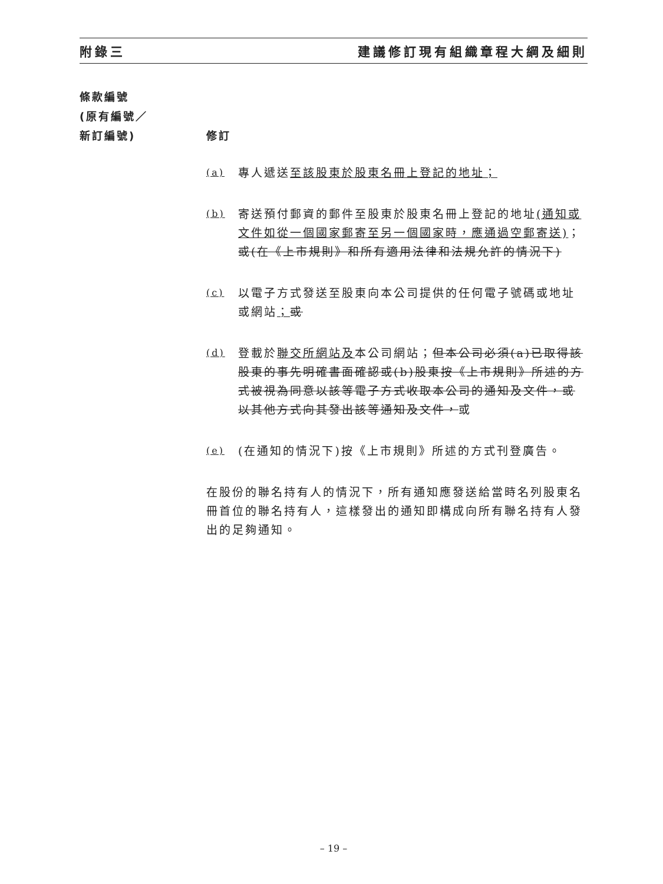附錄三 建議修訂現有組織章程大綱及細則
條款編號
(原有編號／
新訂編號)
修訂
(a) 專人遞送至該股東於股東名冊上登記的地址；
(b) 寄送預付郵資的郵件至股東於股東名冊上登記的地址(通知或文件如從一個國家郵寄至另一個國家時，應通過空郵寄送)；或(在《上市規則》和所有適用法律和法規允許的情況下)
(c) 以電子方式發送至股東向本公司提供的任何電子號碼或地址或網站；或
(d) 登載於聯交所網站及本公司網站；但本公司必須(a)已取得該股東的事先明確書面確認或(b)股東按《上市規則》所述的方式被視為同意以該等電子方式收取本公司的通知及文件，或以其他方式向其發出該等通知及文件，或
(e) (在通知的情況下)按《上市規則》所述的方式刊登廣告。
在股份的聯名持有人的情況下，所有通知應發送給當時名列股東名冊首位的聯名持有人，這樣發出的通知即構成向所有聯名持有人發出的足夠通知。
– 19 –